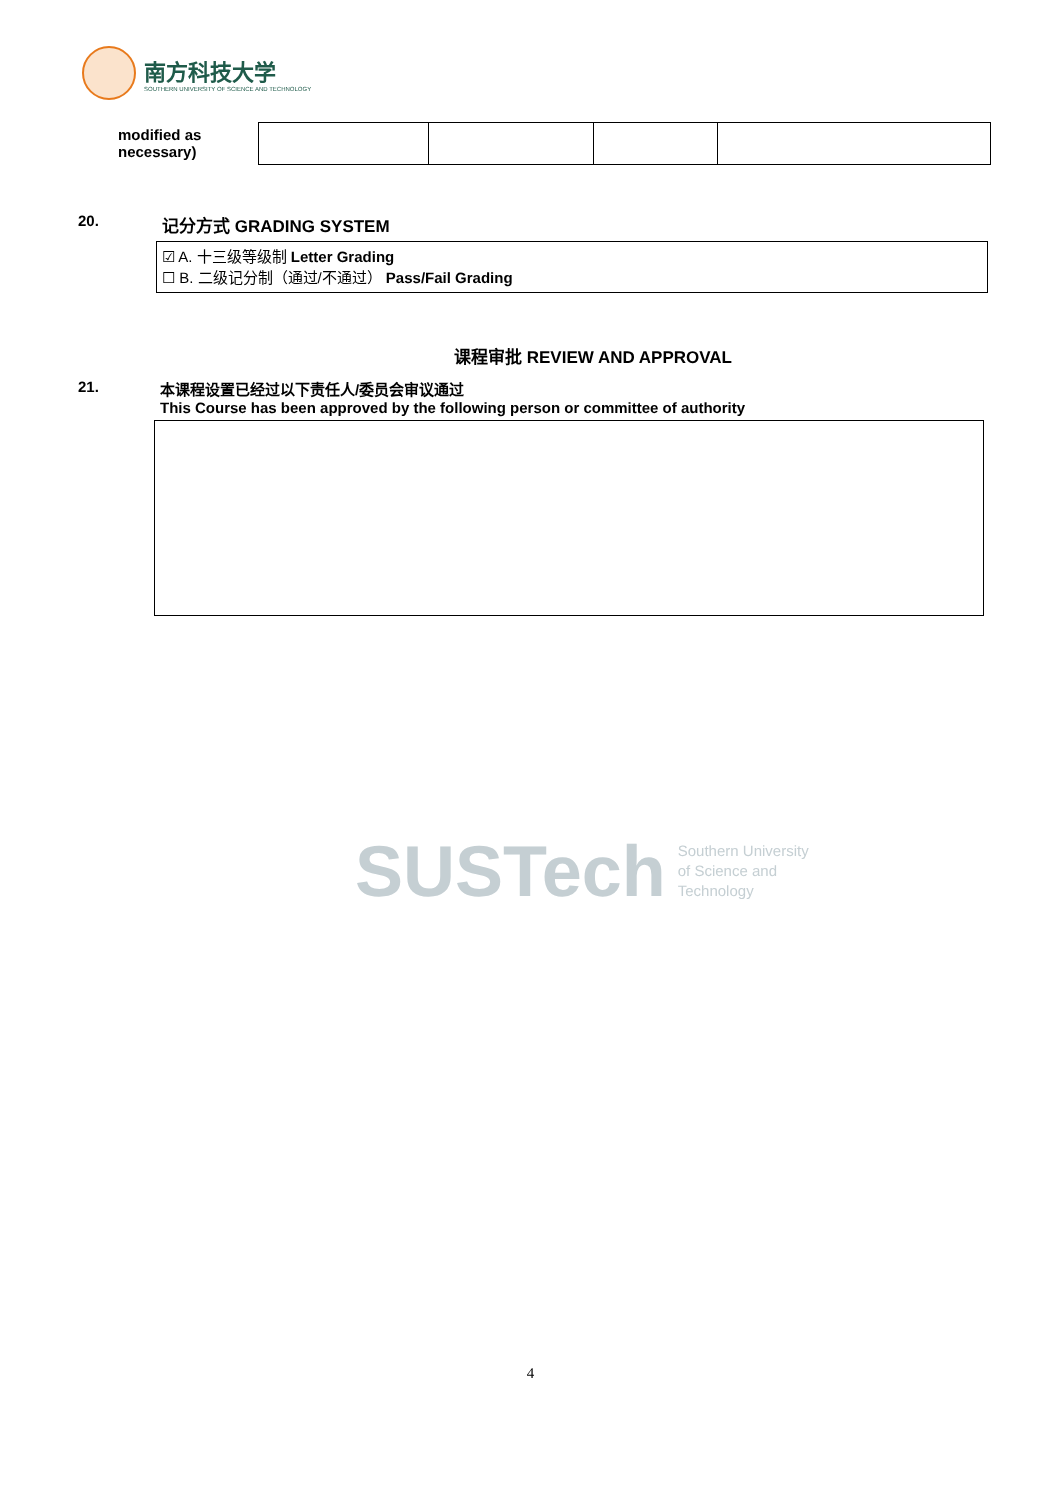南方科技大学
SOUTHERN UNIVERSITY OF SCIENCE AND TECHNOLOGY
modified as necessary)
20. 记分方式 GRADING SYSTEM
☑ A. 十三级等级制 Letter Grading
☐ B. 二级记分制（通过/不通过） Pass/Fail Grading
课程审批 REVIEW AND APPROVAL
21. 本课程设置已经过以下责任人/委员会审议通过
This Course has been approved by the following person or committee of authority
SUSTech Southern University
of Science and
Technology
4